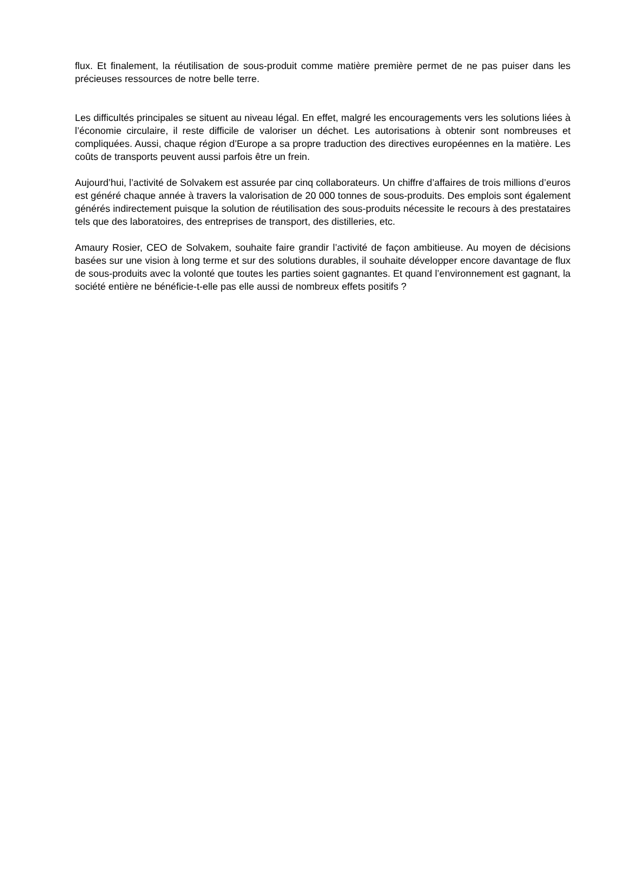flux. Et finalement, la réutilisation de sous-produit comme matière première permet de ne pas puiser dans les précieuses ressources de notre belle terre.
Les difficultés principales se situent au niveau légal. En effet, malgré les encouragements vers les solutions liées à l’économie circulaire, il reste difficile de valoriser un déchet. Les autorisations à obtenir sont nombreuses et compliquées. Aussi, chaque région d’Europe a sa propre traduction des directives européennes en la matière. Les coûts de transports peuvent aussi parfois être un frein.
Aujourd’hui, l’activité de Solvakem est assurée par cinq collaborateurs. Un chiffre d’affaires de trois millions d’euros est généré chaque année à travers la valorisation de 20 000 tonnes de sous-produits. Des emplois sont également générés indirectement puisque la solution de réutilisation des sous-produits nécessite le recours à des prestataires tels que des laboratoires, des entreprises de transport, des distilleries, etc.
Amaury Rosier, CEO de Solvakem, souhaite faire grandir l’activité de façon ambitieuse. Au moyen de décisions basées sur une vision à long terme et sur des solutions durables, il souhaite développer encore davantage de flux de sous-produits avec la volonté que toutes les parties soient gagnantes. Et quand l’environnement est gagnant, la société entière ne bénéficie-t-elle pas elle aussi de nombreux effets positifs ?